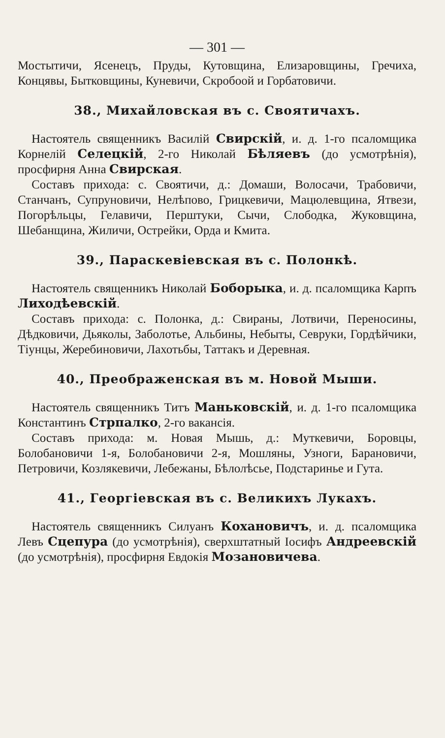— 301 —
Мостытичи, Ясенецъ, Пруды, Кутовщина, Елизаровщины, Гречиха, Концявы, Бытковщины, Куневичи, Скробоой и Горбатовичи.
38., Михайловская въ с. Своятичахъ.
Настоятель священникъ Василій Свирскій, и. д. 1-го псаломщика Корнелій Селецкій, 2-го Николай Бѣляевъ (до усмотрѣнія), просфирня Анна Свирская.
Составъ прихода: с. Своятичи, д.: Домаши, Волосачи, Трабовичи, Станчанъ, Супруновичи, Нелѣпово, Грицкевичи, Мацюлевщина, Ятвези, Погорѣльцы, Гелавичи, Перштуки, Сычи, Слободка, Жуковщина, Шебанщина, Жиличи, Острейки, Орда и Кмита.
39., Параскевіевская въ с. Полонкѣ.
Настоятель священникъ Николай Боборыка, и. д. псаломщика Карпъ Лиходѣевскій.
Составъ прихода: с. Полонка, д.: Свираны, Лотвичи, Переносины, Дѣдковичи, Дьяколы, Заболотье, Альбины, Небыты, Севруки, Гордѣйчики, Тіунцы, Жеребиновичи, Лахотьбы, Таттакъ и Деревная.
40., Преображенская въ м. Новой Мыши.
Настоятель священникъ Титъ Маньковскій, и. д. 1-го псаломщика Константинъ Стрпалко, 2-го вакансія.
Составъ прихода: м. Новая Мышь, д.: Муткевичи, Боровцы, Болобановичи 1-я, Болобановичи 2-я, Мошляны, Узноги, Барановичи, Петровичи, Козлякевичи, Лебежаны, Бѣлолѣсье, Подстаринье и Гута.
41., Георгіевская въ с. Великихъ Лукахъ.
Настоятель священникъ Силуанъ Кохановичъ, и. д. псаломщика Левъ Сцепура (до усмотрѣнія), сверхштатный Іосифъ Андреевскій (до усмотрѣнія), просфирня Евдокія Мозановичева.